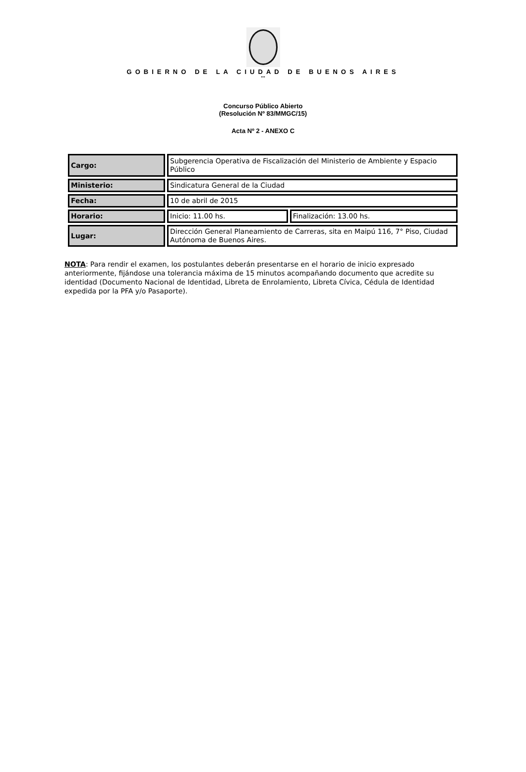GOBIERNO DE LA CIUDAD DE BUENOS AIRES
""
Concurso Público Abierto
(Resolución Nº 83/MMGC/15)
Acta Nº 2 - ANEXO C
| Cargo: | Subgerencia Operativa de Fiscalización del Ministerio de Ambiente y Espacio Público | |
| Ministerio: | Sindicatura General de la Ciudad | |
| Fecha: | 10 de abril de 2015 | |
| Horario: | Inicio: 11.00 hs. | Finalización: 13.00 hs. |
| Lugar: | Dirección General Planeamiento de Carreras, sita en Maipú 116, 7° Piso, Ciudad Autónoma de Buenos Aires. | |
NOTA: Para rendir el examen, los postulantes deberán presentarse en el horario de inicio expresado anteriormente, fijándose una tolerancia máxima de 15 minutos acompañando documento que acredite su identidad (Documento Nacional de Identidad, Libreta de Enrolamiento, Libreta Cívica, Cédula de Identidad expedida por la PFA y/o Pasaporte).